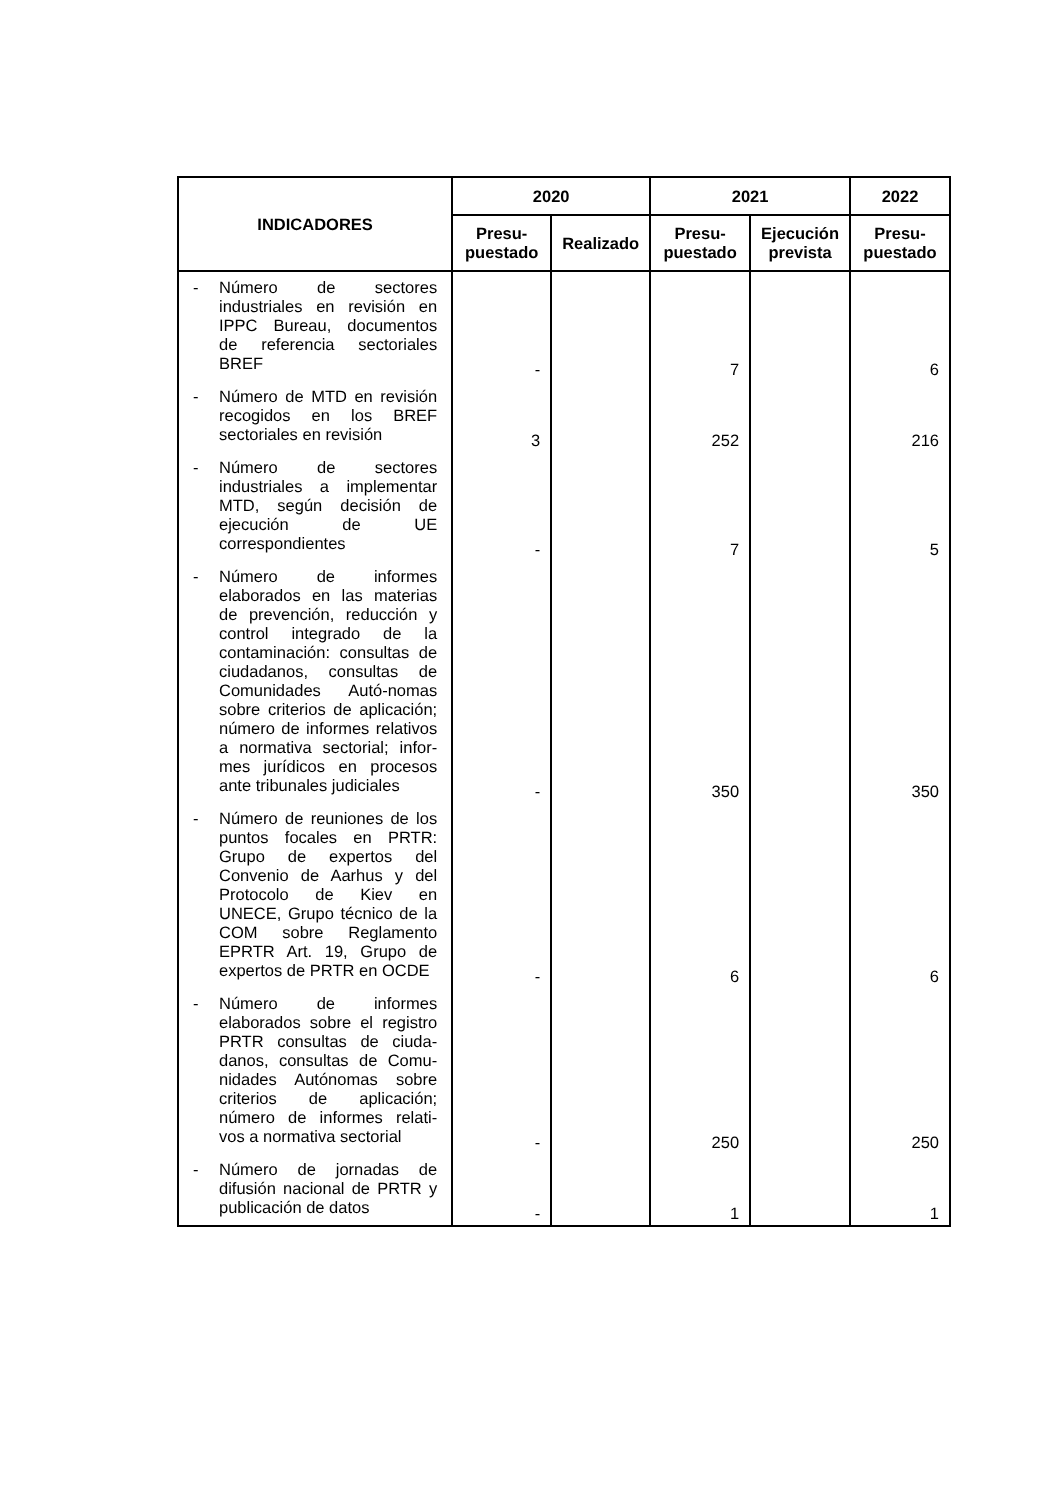| INDICADORES | 2020 | | 2021 | | 2022 |
| --- | --- | --- | --- | --- | --- |
| | Presu- puestado | Realizado | Presu- puestado | Ejecución prevista | Presu- puestado |
| - Número de sectores industriales en revisión en IPPC Bureau, documentos de referencia sectoriales BREF | - | | 7 | | 6 |
| - Número de MTD en revisión recogidos en los BREF sectoriales en revisión | 3 | | 252 | | 216 |
| - Número de sectores industriales a implementar MTD, según decisión de ejecución de UE correspondientes | - | | 7 | | 5 |
| - Número de informes elaborados en las materias de prevención, reducción y control integrado de la contaminación: consultas de ciudadanos, consultas de Comunidades Autó-nomas sobre criterios de aplicación; número de informes relativos a normativa sectorial; infor-mes jurídicos en procesos ante tribunales judiciales | - | | 350 | | 350 |
| - Número de reuniones de los puntos focales en PRTR: Grupo de expertos del Convenio de Aarhus y del Protocolo de Kiev en UNECE, Grupo técnico de la COM sobre Reglamento EPRTR Art. 19, Grupo de expertos de PRTR en OCDE | - | | 6 | | 6 |
| - Número de informes elaborados sobre el registro PRTR consultas de ciuda-danos, consultas de Comu-nidades Autónomas sobre criterios de aplicación; número de informes relati-vos a normativa sectorial | - | | 250 | | 250 |
| - Número de jornadas de difusión nacional de PRTR y publicación de datos | - | | 1 | | 1 |